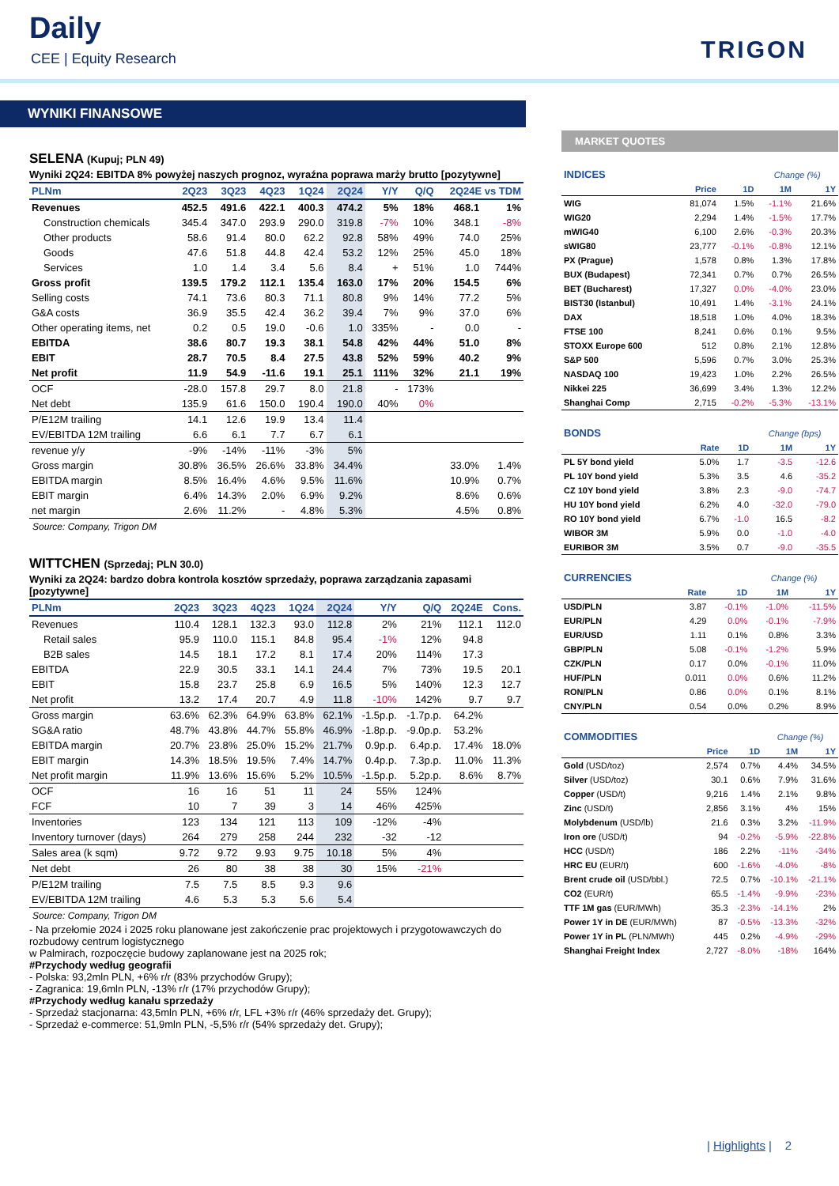Daily
CEE | Equity Research TRIGON
WYNIKI FINANSOWE
SELENA (Kupuj; PLN 49)
Wyniki 2Q24: EBITDA 8% powyżej naszych prognoz, wyraźna poprawa marży brutto [pozytywne]
| PLNm | 2Q23 | 3Q23 | 4Q23 | 1Q24 | 2Q24 | Y/Y | Q/Q | 2Q24E vs TDM | |
| --- | --- | --- | --- | --- | --- | --- | --- | --- | --- |
| Revenues | 452.5 | 491.6 | 422.1 | 400.3 | 474.2 | 5% | 18% | 468.1 | 1% |
| Construction chemicals | 345.4 | 347.0 | 293.9 | 290.0 | 319.8 | -7% | 10% | 348.1 | -8% |
| Other products | 58.6 | 91.4 | 80.0 | 62.2 | 92.8 | 58% | 49% | 74.0 | 25% |
| Goods | 47.6 | 51.8 | 44.8 | 42.4 | 53.2 | 12% | 25% | 45.0 | 18% |
| Services | 1.0 | 1.4 | 3.4 | 5.6 | 8.4 | + | 51% | 1.0 | 744% |
| Gross profit | 139.5 | 179.2 | 112.1 | 135.4 | 163.0 | 17% | 20% | 154.5 | 6% |
| Selling costs | 74.1 | 73.6 | 80.3 | 71.1 | 80.8 | 9% | 14% | 77.2 | 5% |
| G&A costs | 36.9 | 35.5 | 42.4 | 36.2 | 39.4 | 7% | 9% | 37.0 | 6% |
| Other operating items, net | 0.2 | 0.5 | 19.0 | -0.6 | 1.0 | 335% | - | 0.0 | - |
| EBITDA | 38.6 | 80.7 | 19.3 | 38.1 | 54.8 | 42% | 44% | 51.0 | 8% |
| EBIT | 28.7 | 70.5 | 8.4 | 27.5 | 43.8 | 52% | 59% | 40.2 | 9% |
| Net profit | 11.9 | 54.9 | -11.6 | 19.1 | 25.1 | 111% | 32% | 21.1 | 19% |
| OCF | -28.0 | 157.8 | 29.7 | 8.0 | 21.8 | - | 173% | | |
| Net debt | 135.9 | 61.6 | 150.0 | 190.4 | 190.0 | 40% | 0% | | |
| P/E12M trailing | 14.1 | 12.6 | 19.9 | 13.4 | 11.4 | | | | |
| EV/EBITDA 12M trailing | 6.6 | 6.1 | 7.7 | 6.7 | 6.1 | | | | |
| revenue y/y | -9% | -14% | -11% | -3% | 5% | | | | |
| Gross margin | 30.8% | 36.5% | 26.6% | 33.8% | 34.4% | | | 33.0% | 1.4% |
| EBITDA margin | 8.5% | 16.4% | 4.6% | 9.5% | 11.6% | | | 10.9% | 0.7% |
| EBIT margin | 6.4% | 14.3% | 2.0% | 6.9% | 9.2% | | | 8.6% | 0.6% |
| net margin | 2.6% | 11.2% | - | 4.8% | 5.3% | | | 4.5% | 0.8% |
Source: Company, Trigon DM
WITTCHEN (Sprzedaj; PLN 30.0)
Wyniki za 2Q24: bardzo dobra kontrola kosztów sprzedaży, poprawa zarządzania zapasami [pozytywne]
| PLNm | 2Q23 | 3Q23 | 4Q23 | 1Q24 | 2Q24 | Y/Y | Q/Q | 2Q24E | Cons. |
| --- | --- | --- | --- | --- | --- | --- | --- | --- | --- |
| Revenues | 110.4 | 128.1 | 132.3 | 93.0 | 112.8 | 2% | 21% | 112.1 | 112.0 |
| Retail sales | 95.9 | 110.0 | 115.1 | 84.8 | 95.4 | -1% | 12% | 94.8 | |
| B2B sales | 14.5 | 18.1 | 17.2 | 8.1 | 17.4 | 20% | 114% | 17.3 | |
| EBITDA | 22.9 | 30.5 | 33.1 | 14.1 | 24.4 | 7% | 73% | 19.5 | 20.1 |
| EBIT | 15.8 | 23.7 | 25.8 | 6.9 | 16.5 | 5% | 140% | 12.3 | 12.7 |
| Net profit | 13.2 | 17.4 | 20.7 | 4.9 | 11.8 | -10% | 142% | 9.7 | 9.7 |
| Gross margin | 63.6% | 62.3% | 64.9% | 63.8% | 62.1% | -1.5p.p. | -1.7p.p. | 64.2% | |
| SG&A ratio | 48.7% | 43.8% | 44.7% | 55.8% | 46.9% | -1.8p.p. | -9.0p.p. | 53.2% | |
| EBITDA margin | 20.7% | 23.8% | 25.0% | 15.2% | 21.7% | 0.9p.p. | 6.4p.p. | 17.4% | 18.0% |
| EBIT margin | 14.3% | 18.5% | 19.5% | 7.4% | 14.7% | 0.4p.p. | 7.3p.p. | 11.0% | 11.3% |
| Net profit margin | 11.9% | 13.6% | 15.6% | 5.2% | 10.5% | -1.5p.p. | 5.2p.p. | 8.6% | 8.7% |
| OCF | 16 | 16 | 51 | 11 | 24 | 55% | 124% | | |
| FCF | 10 | 7 | 39 | 3 | 14 | 46% | 425% | | |
| Inventories | 123 | 134 | 121 | 113 | 109 | -12% | -4% | | |
| Inventory turnover (days) | 264 | 279 | 258 | 244 | 232 | -32 | -12 | | |
| Sales area (k sqm) | 9.72 | 9.72 | 9.93 | 9.75 | 10.18 | 5% | 4% | | |
| Net debt | 26 | 80 | 38 | 38 | 30 | 15% | -21% | | |
| P/E12M trailing | 7.5 | 7.5 | 8.5 | 9.3 | 9.6 | | | | |
| EV/EBITDA 12M trailing | 4.6 | 5.3 | 5.3 | 5.6 | 5.4 | | | | |
Source: Company, Trigon DM
- Na przełomie 2024 i 2025 roku planowane jest zakończenie prac projektowych i przygotowawczych do rozbudowy centrum logistycznego
w Palmirach, rozpoczęcie budowy zaplanowane jest na 2025 rok;
#Przychody według geografii
- Polska: 93,2mln PLN, +6% r/r (83% przychodów Grupy);
- Zagranica: 19,6mln PLN, -13% r/r (17% przychodów Grupy);
#Przychody według kanału sprzedaży
- Sprzedaż stacjonarna: 43,5mln PLN, +6% r/r, LFL +3% r/r (46% sprzedaży det. Grupy);
- Sprzedaż e-commerce: 51,9mln PLN, -5,5% r/r (54% sprzedaży det. Grupy);
MARKET QUOTES
| INDICES | | | Change (%) | |
| | Price | 1D | 1M | 1Y |
| WIG | 81,074 | 1.5% | -1.1% | 21.6% |
| WIG20 | 2,294 | 1.4% | -1.5% | 17.7% |
| mWIG40 | 6,100 | 2.6% | -0.3% | 20.3% |
| sWIG80 | 23,777 | -0.1% | -0.8% | 12.1% |
| PX (Prague) | 1,578 | 0.8% | 1.3% | 17.8% |
| BUX (Budapest) | 72,341 | 0.7% | 0.7% | 26.5% |
| BET (Bucharest) | 17,327 | 0.0% | -4.0% | 23.0% |
| BIST30 (Istanbul) | 10,491 | 1.4% | -3.1% | 24.1% |
| DAX | 18,518 | 1.0% | 4.0% | 18.3% |
| FTSE 100 | 8,241 | 0.6% | 0.1% | 9.5% |
| STOXX Europe 600 | 512 | 0.8% | 2.1% | 12.8% |
| S&P 500 | 5,596 | 0.7% | 3.0% | 25.3% |
| NASDAQ 100 | 19,423 | 1.0% | 2.2% | 26.5% |
| Nikkei 225 | 36,699 | 3.4% | 1.3% | 12.2% |
| Shanghai Comp | 2,715 | -0.2% | -5.3% | -13.1% |
| BONDS | | | Change (bps) | |
| | Rate | 1D | 1M | 1Y |
| PL 5Y bond yield | 5.0% | 1.7 | -3.5 | -12.6 |
| PL 10Y bond yield | 5.3% | 3.5 | 4.6 | -35.2 |
| CZ 10Y bond yield | 3.8% | 2.3 | -9.0 | -74.7 |
| HU 10Y bond yield | 6.2% | 4.0 | -32.0 | -79.0 |
| RO 10Y bond yield | 6.7% | -1.0 | 16.5 | -8.2 |
| WIBOR 3M | 5.9% | 0.0 | -1.0 | -4.0 |
| EURIBOR 3M | 3.5% | 0.7 | -9.0 | -35.5 |
| CURRENCIES | | | Change (%) | |
| | Rate | 1D | 1M | 1Y |
| USD/PLN | 3.87 | -0.1% | -1.0% | -11.5% |
| EUR/PLN | 4.29 | 0.0% | -0.1% | -7.9% |
| EUR/USD | 1.11 | 0.1% | 0.8% | 3.3% |
| GBP/PLN | 5.08 | -0.1% | -1.2% | 5.9% |
| CZK/PLN | 0.17 | 0.0% | -0.1% | 11.0% |
| HUF/PLN | 0.011 | 0.0% | 0.6% | 11.2% |
| RON/PLN | 0.86 | 0.0% | 0.1% | 8.1% |
| CNY/PLN | 0.54 | 0.0% | 0.2% | 8.9% |
| COMMODITIES | | | Change (%) | |
| | Price | 1D | 1M | 1Y |
| Gold (USD/toz) | 2,574 | 0.7% | 4.4% | 34.5% |
| Silver (USD/toz) | 30.1 | 0.6% | 7.9% | 31.6% |
| Copper (USD/t) | 9,216 | 1.4% | 2.1% | 9.8% |
| Zinc (USD/t) | 2,856 | 3.1% | 4% | 15% |
| Molybdenum (USD/lb) | 21.6 | 0.3% | 3.2% | -11.9% |
| Iron ore (USD/t) | 94 | -0.2% | -5.9% | -22.8% |
| HCC (USD/t) | 186 | 2.2% | -11% | -34% |
| HRC EU (EUR/t) | 600 | -1.6% | -4.0% | -8% |
| Brent crude oil (USD/bbl.) | 72.5 | 0.7% | -10.1% | -21.1% |
| CO2 (EUR/t) | 65.5 | -1.4% | -9.9% | -23% |
| TTF 1M gas (EUR/MWh) | 35.3 | -2.3% | -14.1% | 2% |
| Power 1Y in DE (EUR/MWh) | 87 | -0.5% | -13.3% | -32% |
| Power 1Y in PL (PLN/MWh) | 445 | 0.2% | -4.9% | -29% |
| Shanghai Freight Index | 2,727 | -8.0% | -18% | 164% |
| Highlights | 2